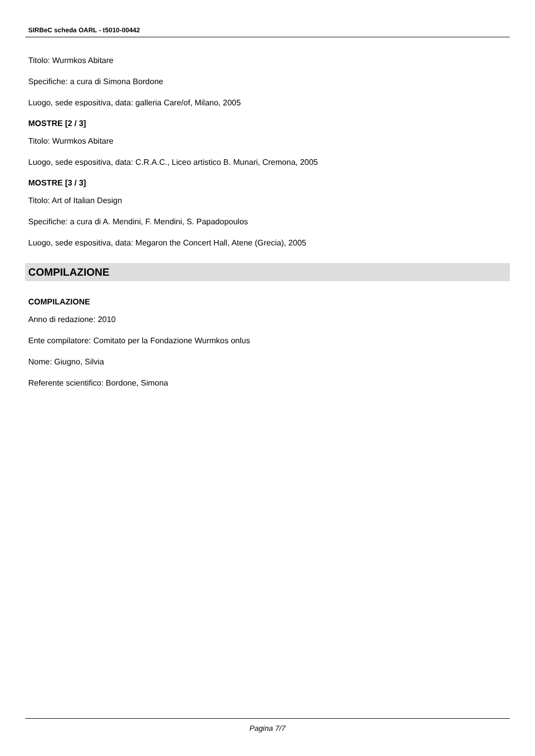SIRBeC scheda OARL - t5010-00442
Titolo: Wurmkos Abitare
Specifiche: a cura di Simona Bordone
Luogo, sede espositiva, data: galleria Care/of, Milano, 2005
MOSTRE [2 / 3]
Titolo: Wurmkos Abitare
Luogo, sede espositiva, data: C.R.A.C., Liceo artistico B. Munari, Cremona, 2005
MOSTRE [3 / 3]
Titolo: Art of Italian Design
Specifiche: a cura di A. Mendini, F. Mendini, S. Papadopoulos
Luogo, sede espositiva, data: Megaron the Concert Hall, Atene (Grecia), 2005
COMPILAZIONE
COMPILAZIONE
Anno di redazione: 2010
Ente compilatore: Comitato per la Fondazione Wurmkos onlus
Nome: Giugno, Silvia
Referente scientifico: Bordone, Simona
Pagina 7/7